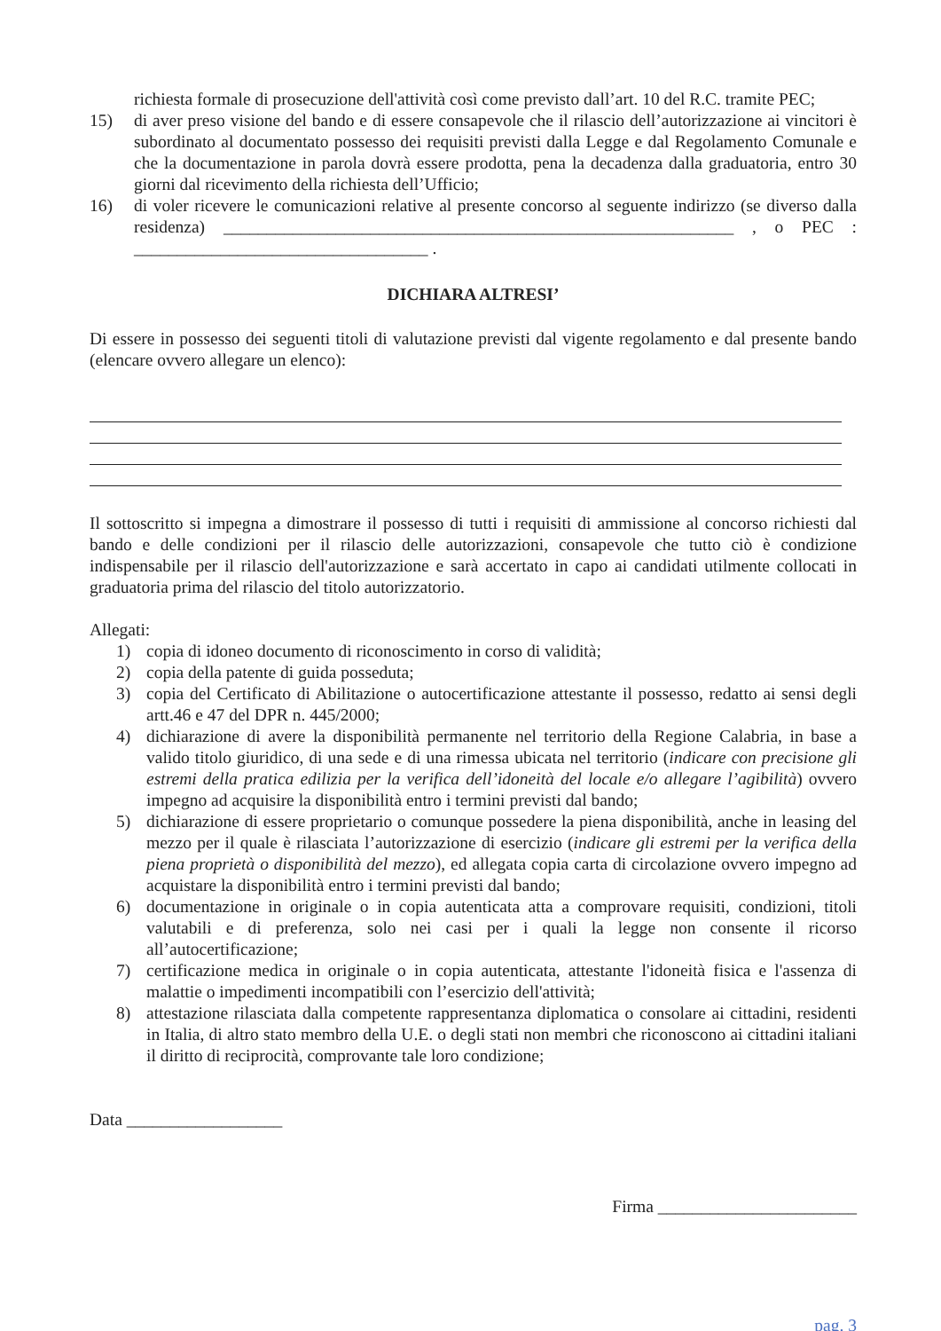richiesta formale di prosecuzione dell'attività così come previsto dall’art. 10 del R.C. tramite PEC;
15) di aver preso visione del bando e di essere consapevole che il rilascio dell’autorizzazione ai vincitori è subordinato al documentato possesso dei requisiti previsti dalla Legge e dal Regolamento Comunale e che la documentazione in parola dovrà essere prodotta, pena la decadenza dalla graduatoria, entro 30 giorni dal ricevimento della richiesta dell’Ufficio;
16) di voler ricevere le comunicazioni relative al presente concorso al seguente indirizzo (se diverso dalla residenza) ___________________________________________________________ , o PEC : __________________________________ .
DICHIARA ALTRESI’
Di essere in possesso dei seguenti titoli di valutazione previsti dal vigente regolamento e dal presente bando (elencare ovvero allegare un elenco):
Il sottoscritto si impegna a dimostrare il possesso di tutti i requisiti di ammissione al concorso richiesti dal bando e delle condizioni per il rilascio delle autorizzazioni, consapevole che tutto ciò è condizione indispensabile per il rilascio dell'autorizzazione e sarà accertato in capo ai candidati utilmente collocati in graduatoria prima del rilascio del titolo autorizzatorio.
Allegati:
1) copia di idoneo documento di riconoscimento in corso di validità;
2) copia della patente di guida posseduta;
3) copia del Certificato di Abilitazione o autocertificazione attestante il possesso, redatto ai sensi degli artt.46 e 47 del DPR n. 445/2000;
4) dichiarazione di avere la disponibilità permanente nel territorio della Regione Calabria, in base a valido titolo giuridico, di una sede e di una rimessa ubicata nel territorio (indicare con precisione gli estremi della pratica edilizia per la verifica dell’idoneità del locale e/o allegare l’agibilità) ovvero impegno ad acquisire la disponibilità entro i termini previsti dal bando;
5) dichiarazione di essere proprietario o comunque possedere la piena disponibilità, anche in leasing del mezzo per il quale è rilasciata l’autorizzazione di esercizio (indicare gli estremi per la verifica della piena proprietà o disponibilità del mezzo), ed allegata copia carta di circolazione ovvero impegno ad acquistare la disponibilità entro i termini previsti dal bando;
6) documentazione in originale o in copia autenticata atta a comprovare requisiti, condizioni, titoli valutabili e di preferenza, solo nei casi per i quali la legge non consente il ricorso all’autocertificazione;
7) certificazione medica in originale o in copia autenticata, attestante l'idoneità fisica e l'assenza di malattie o impedimenti incompatibili con l’esercizio dell'attività;
8) attestazione rilasciata dalla competente rappresentanza diplomatica o consolare ai cittadini, residenti in Italia, di altro stato membro della U.E. o degli stati non membri che riconoscono ai cittadini italiani il diritto di reciprocità, comprovante tale loro condizione;
Data __________________
Firma _______________________
pag. 3